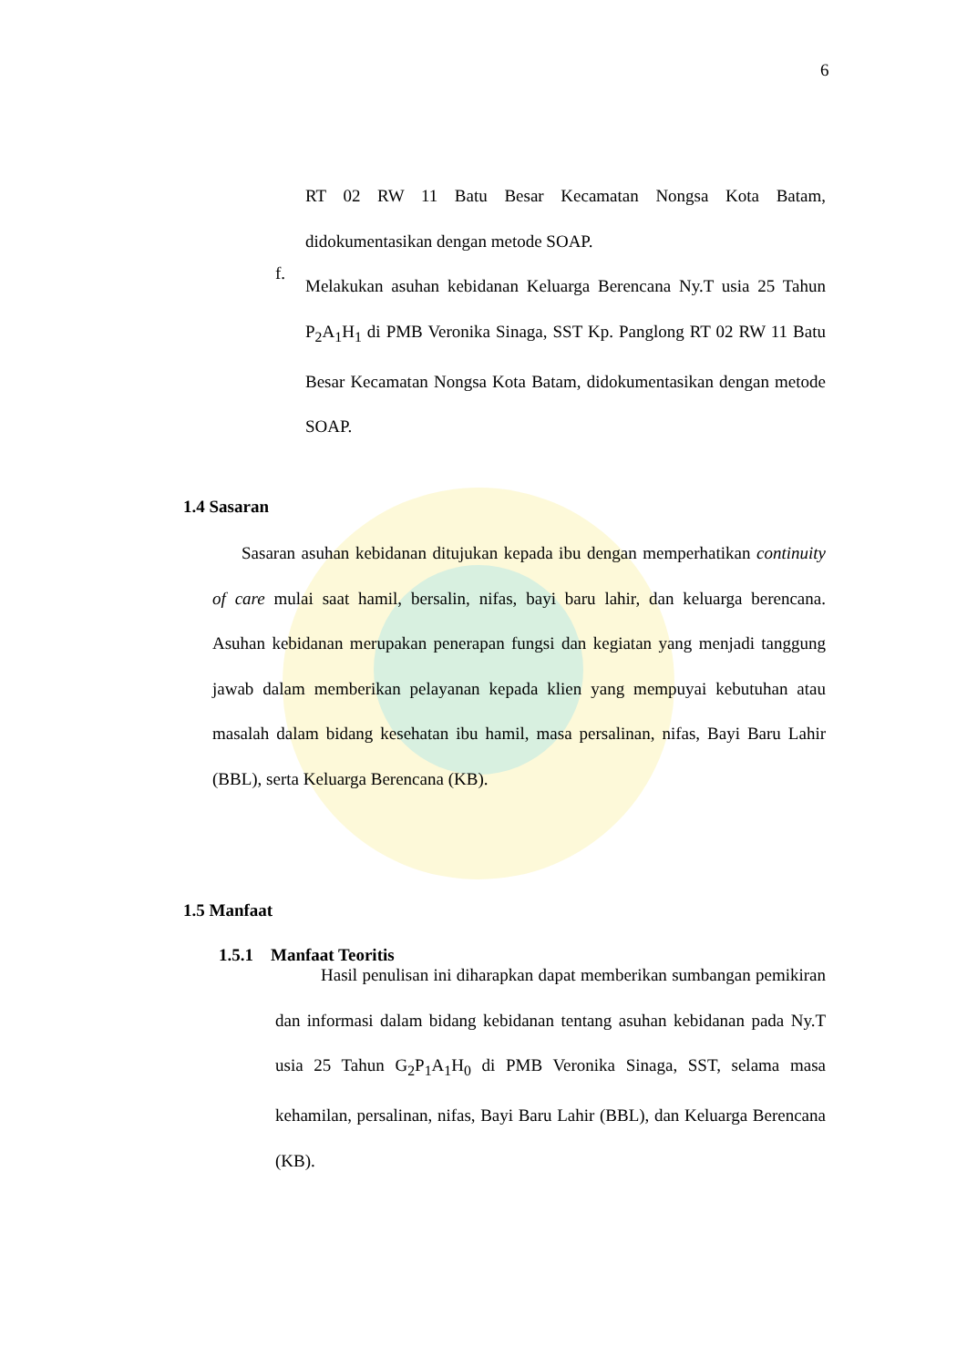6
RT 02 RW 11 Batu Besar Kecamatan Nongsa Kota Batam, didokumentasikan dengan metode SOAP.
f.
Melakukan asuhan kebidanan Keluarga Berencana Ny.T usia 25 Tahun P<sub>2</sub>A<sub>1</sub>H<sub>1</sub> di PMB Veronika Sinaga, SST Kp. Panglong RT 02 RW 11 Batu Besar Kecamatan Nongsa Kota Batam, didokumentasikan dengan metode SOAP.
1.4 Sasaran
Sasaran asuhan kebidanan ditujukan kepada ibu dengan memperhatikan continuity of care mulai saat hamil, bersalin, nifas, bayi baru lahir, dan keluarga berencana. Asuhan kebidanan merupakan penerapan fungsi dan kegiatan yang menjadi tanggung jawab dalam memberikan pelayanan kepada klien yang mempuyai kebutuhan atau masalah dalam bidang kesehatan ibu hamil, masa persalinan, nifas, Bayi Baru Lahir (BBL), serta Keluarga Berencana (KB).
1.5 Manfaat
1.5.1 Manfaat Teoritis
Hasil penulisan ini diharapkan dapat memberikan sumbangan pemikiran dan informasi dalam bidang kebidanan tentang asuhan kebidanan pada Ny.T usia 25 Tahun G<sub>2</sub>P<sub>1</sub>A<sub>1</sub>H<sub>0</sub> di PMB Veronika Sinaga, SST, selama masa kehamilan, persalinan, nifas, Bayi Baru Lahir (BBL), dan Keluarga Berencana (KB).